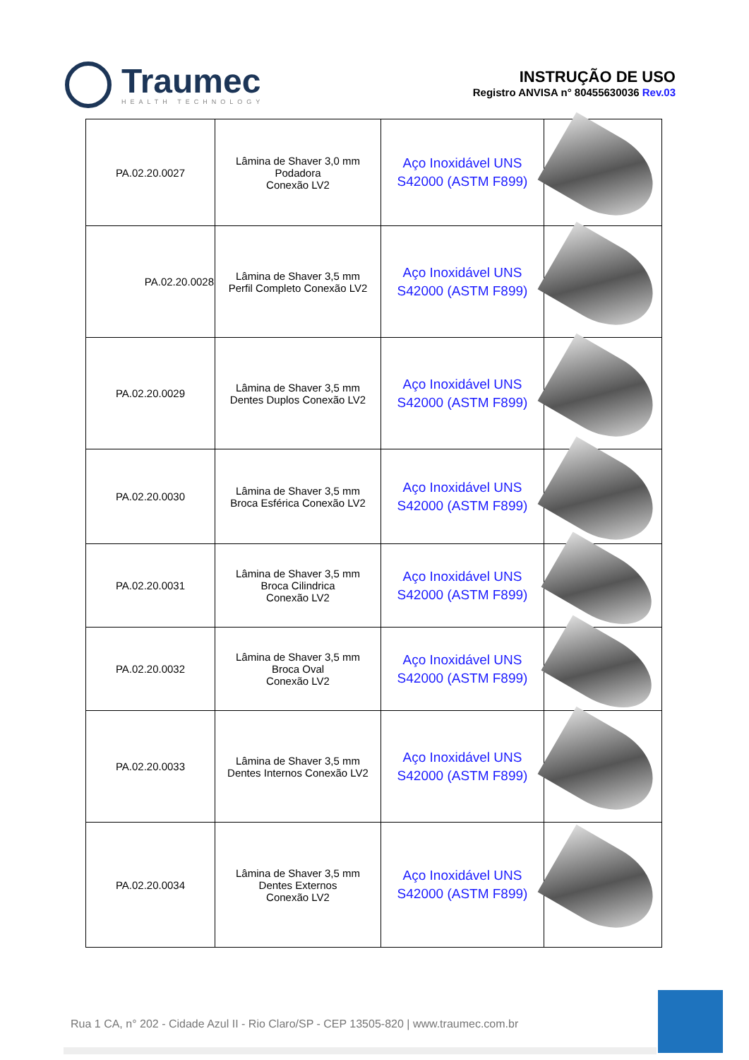Traumec
HEALTH TECHNOLOGY
INSTRUÇÃO DE USO
Registro ANVISA n° 80455630036 Rev.03
| PA.02.20.0027 | Lâmina de Shaver 3,0 mm Podadora Conexão LV2 | Aço Inoxidável UNS S42000 (ASTM F899) | |
| PA.02.20.0028 | Lâmina de Shaver 3,5 mm Perfil Completo Conexão LV2 | Aço Inoxidável UNS S42000 (ASTM F899) | |
| PA.02.20.0029 | Lâmina de Shaver 3,5 mm Dentes Duplos Conexão LV2 | Aço Inoxidável UNS S42000 (ASTM F899) | |
| PA.02.20.0030 | Lâmina de Shaver 3,5 mm Broca Esférica Conexão LV2 | Aço Inoxidável UNS S42000 (ASTM F899) | |
| PA.02.20.0031 | Lâmina de Shaver 3,5 mm Broca Cilindrica Conexão LV2 | Aço Inoxidável UNS S42000 (ASTM F899) | |
| PA.02.20.0032 | Lâmina de Shaver 3,5 mm Broca Oval Conexão LV2 | Aço Inoxidável UNS S42000 (ASTM F899) | |
| PA.02.20.0033 | Lâmina de Shaver 3,5 mm Dentes Internos Conexão LV2 | Aço Inoxidável UNS S42000 (ASTM F899) | |
| PA.02.20.0034 | Lâmina de Shaver 3,5 mm Dentes Externos Conexão LV2 | Aço Inoxidável UNS S42000 (ASTM F899) | |
Rua 1 CA, n° 202 - Cidade Azul II - Rio Claro/SP - CEP 13505-820 | www.traumec.com.br